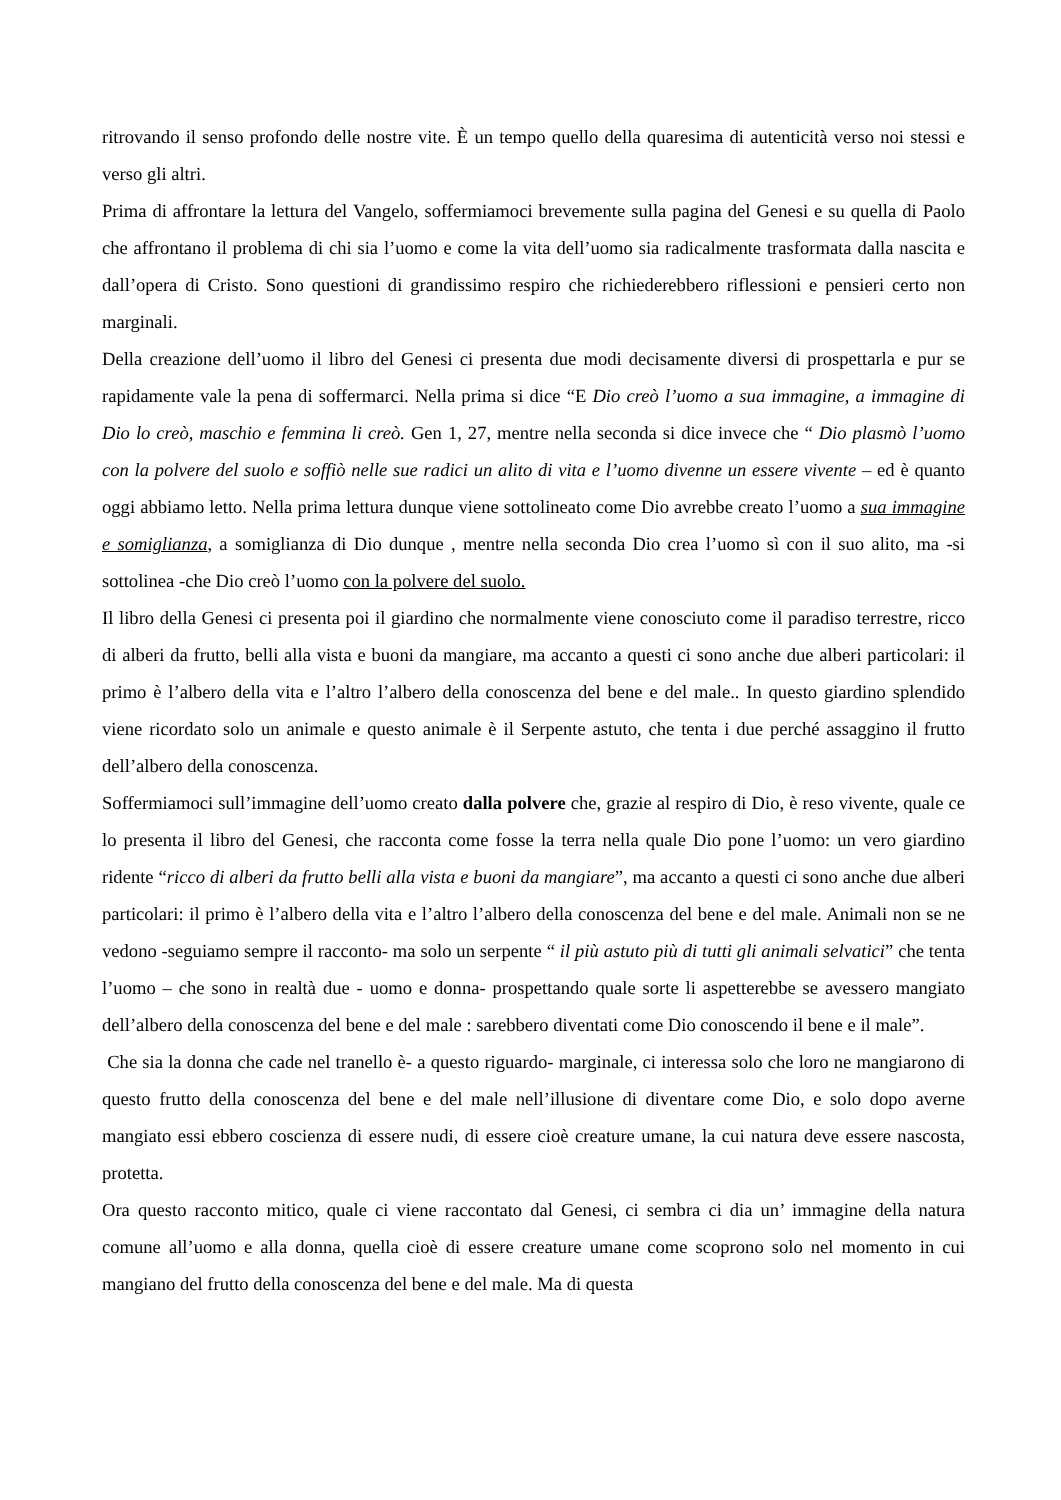ritrovando il senso profondo delle nostre vite. È un tempo quello della quaresima di autenticità verso noi stessi e verso gli altri.
Prima di affrontare la lettura del Vangelo, soffermiamoci brevemente sulla pagina del Genesi e su quella di Paolo che affrontano il problema di chi sia l’uomo e come la vita dell’uomo sia radicalmente trasformata dalla nascita e dall’opera di Cristo. Sono questioni di grandissimo respiro che richiederebbero riflessioni e pensieri certo non marginali.
Della creazione dell’uomo il libro del Genesi ci presenta due modi decisamente diversi di prospettarla e pur se rapidamente vale la pena di soffermarci. Nella prima si dice “E Dio creò l’uomo a sua immagine, a immagine di Dio lo creò, maschio e femmina li creò. Gen 1, 27, mentre nella seconda si dice invece che “ Dio plasmò l’uomo con la polvere del suolo e soffiò nelle sue radici un alito di vita e l’uomo divenne un essere vivente – ed è quanto oggi abbiamo letto. Nella prima lettura dunque viene sottolineato come Dio avrebbe creato l’uomo a sua immagine e somiglianza, a somiglianza di Dio dunque , mentre nella seconda Dio crea l’uomo sì con il suo alito, ma -si sottolinea -che Dio creò l’uomo con la polvere del suolo.
Il libro della Genesi ci presenta poi il giardino che normalmente viene conosciuto come il paradiso terrestre, ricco di alberi da frutto, belli alla vista e buoni da mangiare, ma accanto a questi ci sono anche due alberi particolari: il primo è l’albero della vita e l’altro l’albero della conoscenza del bene e del male.. In questo giardino splendido viene ricordato solo un animale e questo animale è il Serpente astuto, che tenta i due perché assaggino il frutto dell’albero della conoscenza.
Soffermiamoci sull’immagine dell’uomo creato dalla polvere che, grazie al respiro di Dio, è reso vivente, quale ce lo presenta il libro del Genesi, che racconta come fosse la terra nella quale Dio pone l’uomo: un vero giardino ridente “ricco di alberi da frutto belli alla vista e buoni da mangiare”, ma accanto a questi ci sono anche due alberi particolari: il primo è l’albero della vita e l’altro l’albero della conoscenza del bene e del male. Animali non se ne vedono -seguiamo sempre il racconto- ma solo un serpente “ il più astuto più di tutti gli animali selvatici” che tenta l’uomo – che sono in realtà due - uomo e donna- prospettando quale sorte li aspetterebbe se avessero mangiato dell’albero della conoscenza del bene e del male : sarebbero diventati come Dio conoscendo il bene e il male”.
Che sia la donna che cade nel tranello è- a questo riguardo- marginale, ci interessa solo che loro ne mangiarono di questo frutto della conoscenza del bene e del male nell’illusione di diventare come Dio, e solo dopo averne mangiato essi ebbero coscienza di essere nudi, di essere cioè creature umane, la cui natura deve essere nascosta, protetta.
Ora questo racconto mitico, quale ci viene raccontato dal Genesi, ci sembra ci dia un’ immagine della natura comune all’uomo e alla donna, quella cioè di essere creature umane come scoprono solo nel momento in cui mangiano del frutto della conoscenza del bene e del male. Ma di questa